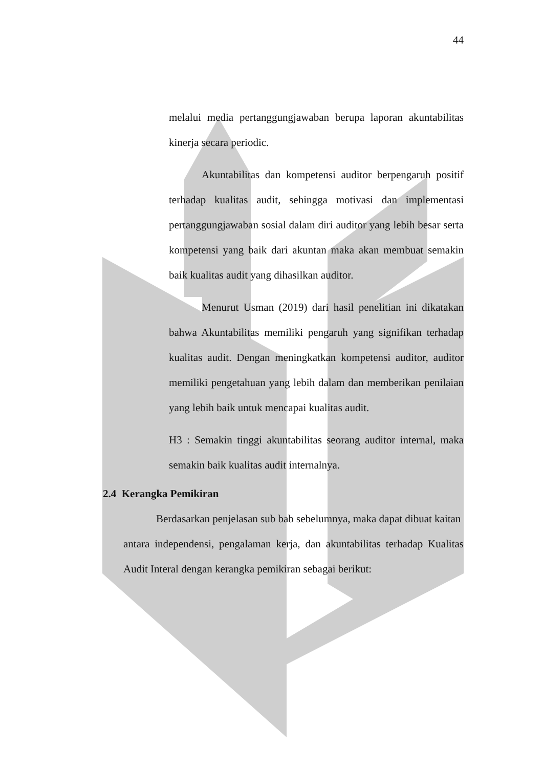44
melalui media pertanggungjawaban berupa laporan akuntabilitas kinerja secara periodic.
Akuntabilitas dan kompetensi auditor berpengaruh positif terhadap kualitas audit, sehingga motivasi dan implementasi pertanggungjawaban sosial dalam diri auditor yang lebih besar serta kompetensi yang baik dari akuntan maka akan membuat semakin baik kualitas audit yang dihasilkan auditor.
Menurut Usman (2019) dari hasil penelitian ini dikatakan bahwa Akuntabilitas memiliki pengaruh yang signifikan terhadap kualitas audit. Dengan meningkatkan kompetensi auditor, auditor memiliki pengetahuan yang lebih dalam dan memberikan penilaian yang lebih baik untuk mencapai kualitas audit.
H3 : Semakin tinggi akuntabilitas seorang auditor internal, maka semakin baik kualitas audit internalnya.
2.4 Kerangka Pemikiran
Berdasarkan penjelasan sub bab sebelumnya, maka dapat dibuat kaitan
antara independensi, pengalaman kerja, dan akuntabilitas terhadap Kualitas Audit Interal dengan kerangka pemikiran sebagai berikut: